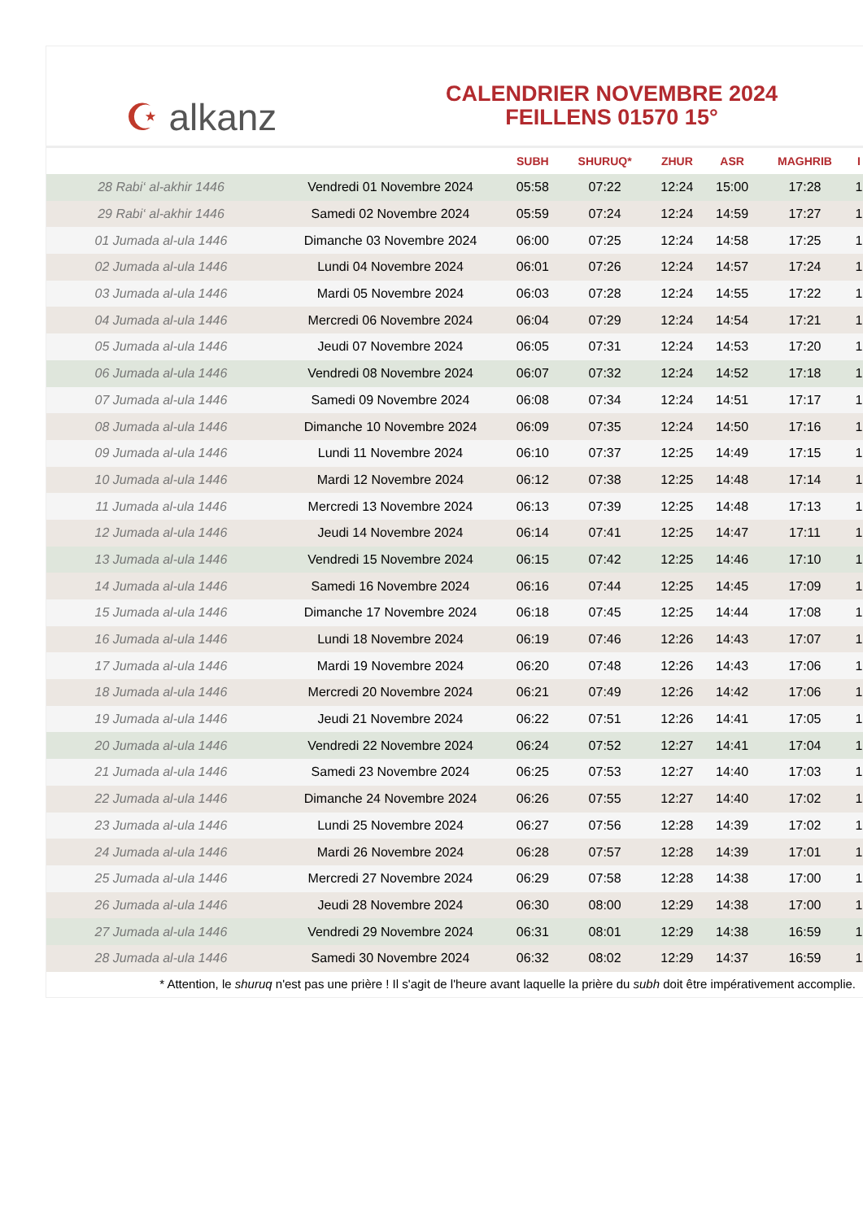☪ alkanz
CALENDRIER NOVEMBRE 2024
FEILLENS 01570 15°
| | | SUBH | SHURUQ* | ZHUR | ASR | MAGHRIB | I |
| --- | --- | --- | --- | --- | --- | --- | --- |
| 28 Rabi‘ al-akhir 1446 | Vendredi 01 Novembre 2024 | 05:58 | 07:22 | 12:24 | 15:00 | 17:28 | 1 |
| 29 Rabi‘ al-akhir 1446 | Samedi 02 Novembre 2024 | 05:59 | 07:24 | 12:24 | 14:59 | 17:27 | 1 |
| 01 Jumada al-ula 1446 | Dimanche 03 Novembre 2024 | 06:00 | 07:25 | 12:24 | 14:58 | 17:25 | 1 |
| 02 Jumada al-ula 1446 | Lundi 04 Novembre 2024 | 06:01 | 07:26 | 12:24 | 14:57 | 17:24 | 1 |
| 03 Jumada al-ula 1446 | Mardi 05 Novembre 2024 | 06:03 | 07:28 | 12:24 | 14:55 | 17:22 | 1 |
| 04 Jumada al-ula 1446 | Mercredi 06 Novembre 2024 | 06:04 | 07:29 | 12:24 | 14:54 | 17:21 | 1 |
| 05 Jumada al-ula 1446 | Jeudi 07 Novembre 2024 | 06:05 | 07:31 | 12:24 | 14:53 | 17:20 | 1 |
| 06 Jumada al-ula 1446 | Vendredi 08 Novembre 2024 | 06:07 | 07:32 | 12:24 | 14:52 | 17:18 | 1 |
| 07 Jumada al-ula 1446 | Samedi 09 Novembre 2024 | 06:08 | 07:34 | 12:24 | 14:51 | 17:17 | 1 |
| 08 Jumada al-ula 1446 | Dimanche 10 Novembre 2024 | 06:09 | 07:35 | 12:24 | 14:50 | 17:16 | 1 |
| 09 Jumada al-ula 1446 | Lundi 11 Novembre 2024 | 06:10 | 07:37 | 12:25 | 14:49 | 17:15 | 1 |
| 10 Jumada al-ula 1446 | Mardi 12 Novembre 2024 | 06:12 | 07:38 | 12:25 | 14:48 | 17:14 | 1 |
| 11 Jumada al-ula 1446 | Mercredi 13 Novembre 2024 | 06:13 | 07:39 | 12:25 | 14:48 | 17:13 | 1 |
| 12 Jumada al-ula 1446 | Jeudi 14 Novembre 2024 | 06:14 | 07:41 | 12:25 | 14:47 | 17:11 | 1 |
| 13 Jumada al-ula 1446 | Vendredi 15 Novembre 2024 | 06:15 | 07:42 | 12:25 | 14:46 | 17:10 | 1 |
| 14 Jumada al-ula 1446 | Samedi 16 Novembre 2024 | 06:16 | 07:44 | 12:25 | 14:45 | 17:09 | 1 |
| 15 Jumada al-ula 1446 | Dimanche 17 Novembre 2024 | 06:18 | 07:45 | 12:25 | 14:44 | 17:08 | 1 |
| 16 Jumada al-ula 1446 | Lundi 18 Novembre 2024 | 06:19 | 07:46 | 12:26 | 14:43 | 17:07 | 1 |
| 17 Jumada al-ula 1446 | Mardi 19 Novembre 2024 | 06:20 | 07:48 | 12:26 | 14:43 | 17:06 | 1 |
| 18 Jumada al-ula 1446 | Mercredi 20 Novembre 2024 | 06:21 | 07:49 | 12:26 | 14:42 | 17:06 | 1 |
| 19 Jumada al-ula 1446 | Jeudi 21 Novembre 2024 | 06:22 | 07:51 | 12:26 | 14:41 | 17:05 | 1 |
| 20 Jumada al-ula 1446 | Vendredi 22 Novembre 2024 | 06:24 | 07:52 | 12:27 | 14:41 | 17:04 | 1 |
| 21 Jumada al-ula 1446 | Samedi 23 Novembre 2024 | 06:25 | 07:53 | 12:27 | 14:40 | 17:03 | 1 |
| 22 Jumada al-ula 1446 | Dimanche 24 Novembre 2024 | 06:26 | 07:55 | 12:27 | 14:40 | 17:02 | 1 |
| 23 Jumada al-ula 1446 | Lundi 25 Novembre 2024 | 06:27 | 07:56 | 12:28 | 14:39 | 17:02 | 1 |
| 24 Jumada al-ula 1446 | Mardi 26 Novembre 2024 | 06:28 | 07:57 | 12:28 | 14:39 | 17:01 | 1 |
| 25 Jumada al-ula 1446 | Mercredi 27 Novembre 2024 | 06:29 | 07:58 | 12:28 | 14:38 | 17:00 | 1 |
| 26 Jumada al-ula 1446 | Jeudi 28 Novembre 2024 | 06:30 | 08:00 | 12:29 | 14:38 | 17:00 | 1 |
| 27 Jumada al-ula 1446 | Vendredi 29 Novembre 2024 | 06:31 | 08:01 | 12:29 | 14:38 | 16:59 | 1 |
| 28 Jumada al-ula 1446 | Samedi 30 Novembre 2024 | 06:32 | 08:02 | 12:29 | 14:37 | 16:59 | 1 |
* Attention, le shuruq n'est pas une prière ! Il s'agit de l'heure avant laquelle la prière du subh doit être impérativement accomplie.